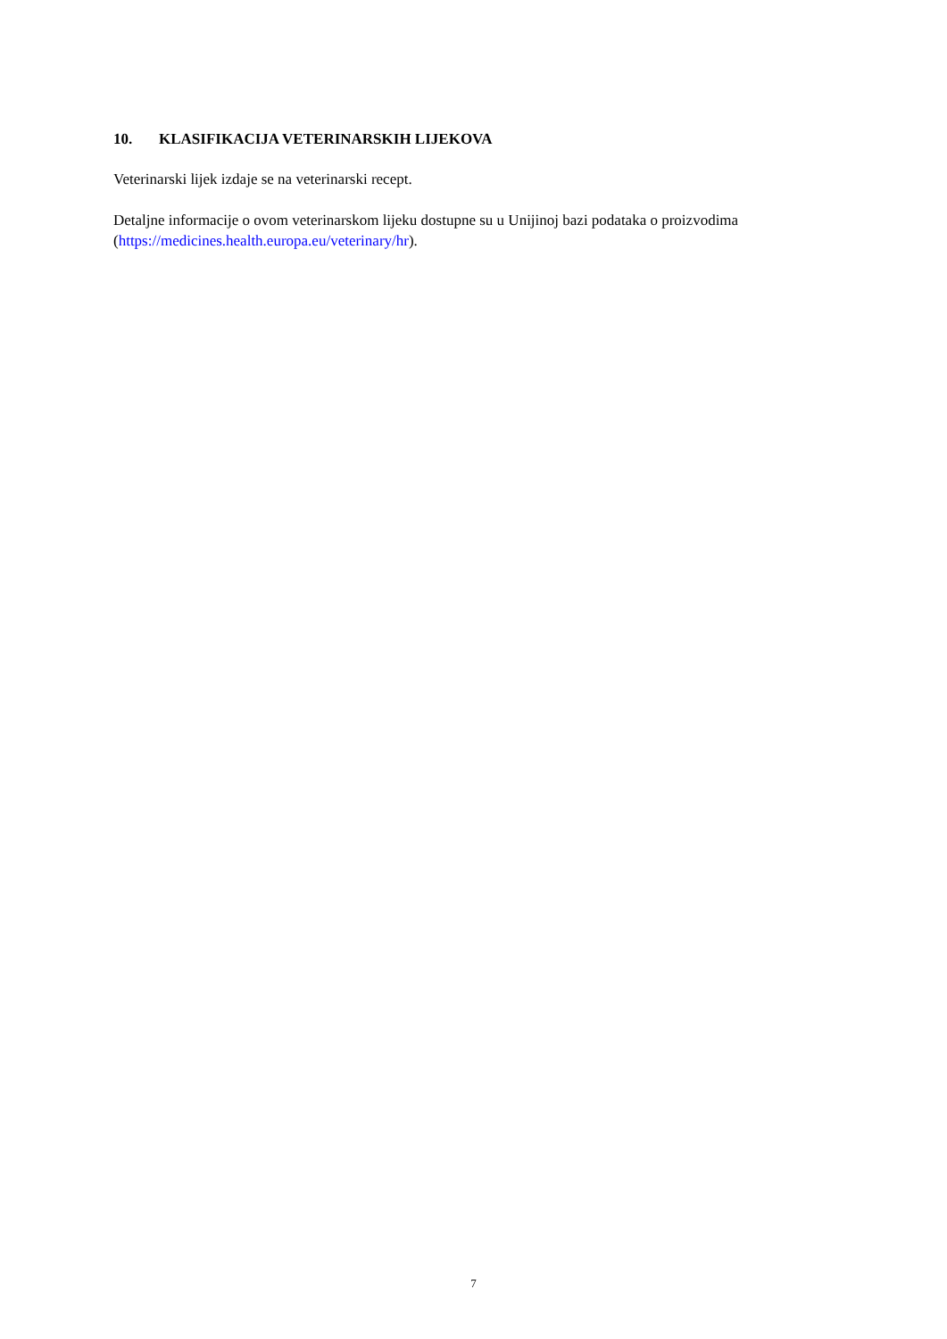10. KLASIFIKACIJA VETERINARSKIH LIJEKOVA
Veterinarski lijek izdaje se na veterinarski recept.
Detaljne informacije o ovom veterinarskom lijeku dostupne su u Unijinoj bazi podataka o proizvodima (https://medicines.health.europa.eu/veterinary/hr).
7